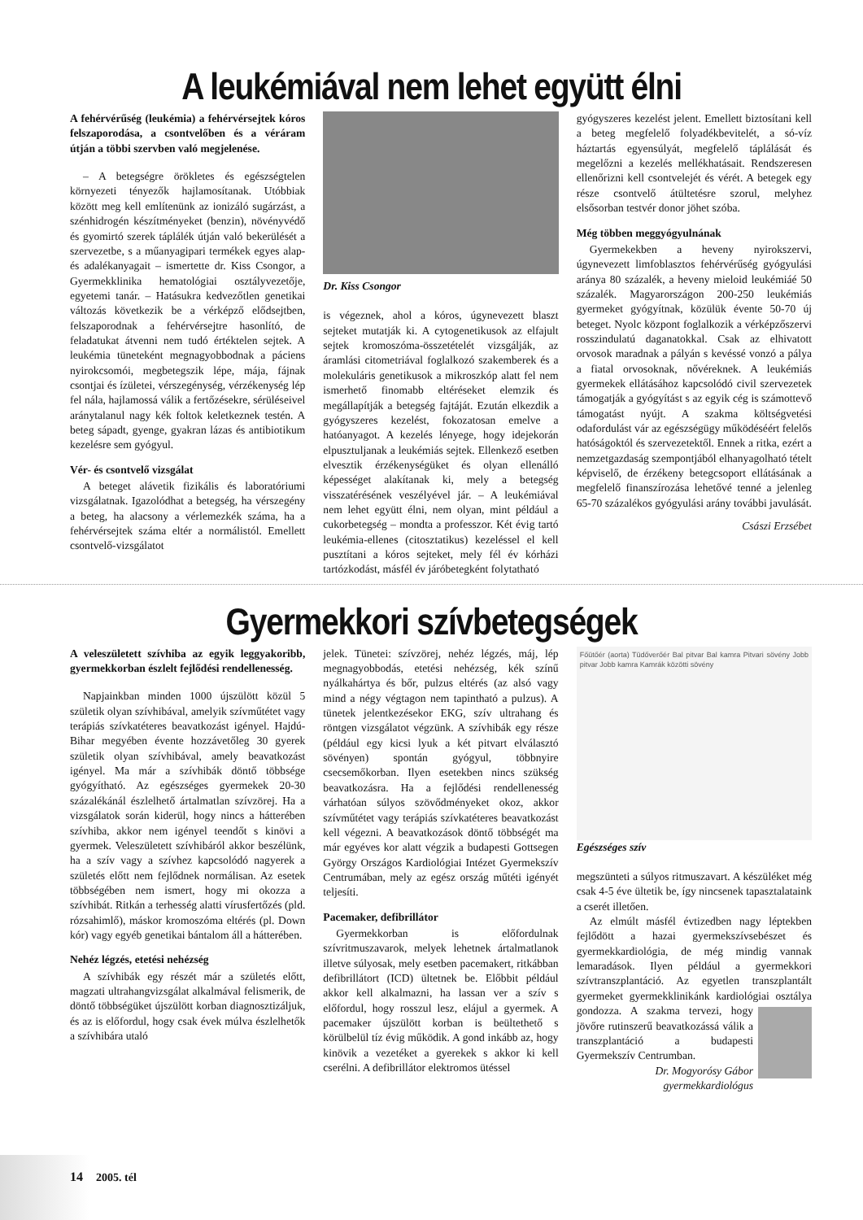A leukémiával nem lehet együtt élni
A fehérvérűség (leukémia) a fehérvérsejtek kóros felszaporodása, a csontvelőben és a véráram útján a többi szervben való megjelenése.
– A betegségre örökletes és egészségtelen környezeti tényezők hajlamosítanak. Utóbbiak között meg kell említenünk az ionizáló sugárzást, a szénhidrogén készítményeket (benzin), növényvédő és gyomirtó szerek táplálék útján való bekerülését a szervezetbe, s a műanyagipari termékek egyes alap- és adalékanyagait – ismertette dr. Kiss Csongor, a Gyermekklinika hematológiai osztályvezetője, egyetemi tanár. – Hatásukra kedvezőtlen genetikai változás következik be a vérképző elődsejtben, felszaporodnak a fehérvérsejtre hasonlító, de feladatukat átvenni nem tudó értéktelen sejtek. A leukémia tüneteként megnagyobbodnak a páciens nyirokcsomói, megbetegszik lépe, mája, fájnak csontjai és ízületei, vérszegénység, vérzékenység lép fel nála, hajlamossá válik a fertőzésekre, sérüléseivel aránytalanul nagy kék foltok keletkeznek testén. A beteg sápadt, gyenge, gyakran lázas és antibiotikum kezelésre sem gyógyul.
Vér- és csontvelő vizsgálat
A beteget alávetik fizikális és laboratóriumi vizsgálatnak. Igazolódhat a betegség, ha vérszegény a beteg, ha alacsony a vérlemezkék száma, ha a fehérvérsejtek száma eltér a normálistól. Emellett csontvelő-vizsgálatot
Dr. Kiss Csongor
is végeznek, ahol a kóros, úgynevezett blaszt sejteket mutatják ki. A cytogenetikusok az elfajult sejtek kromoszóma-összetételét vizsgálják, az áramlási citometriával foglalkozó szakemberek és a molekuláris genetikusok a mikroszkóp alatt fel nem ismerhető finomabb eltéréseket elemzik és megállapítják a betegség fajtáját. Ezután elkezdik a gyógyszeres kezelést, fokozatosan emelve a hatóanyagot. A kezelés lényege, hogy idejekorán elpusztuljanak a leukémiás sejtek. Ellenkező esetben elvesztik érzékenységüket és olyan ellenálló képességet alakítanak ki, mely a betegség visszatérésének veszélyével jár. – A leukémiával nem lehet együtt élni, nem olyan, mint például a cukorbetegség – mondta a professzor. Két évig tartó leukémia-ellenes (citosztatikus) kezeléssel el kell pusztítani a kóros sejteket, mely fél év kórházi tartózkodást, másfél év járóbetegként folytatható
gyógyszeres kezelést jelent. Emellett biztosítani kell a beteg megfelelő folyadékbevitelét, a só-víz háztartás egyensúlyát, megfelelő táplálását és megelőzni a kezelés mellékhatásait. Rendszeresen ellenőrizni kell csontvelejét és vérét. A betegek egy része csontvelő átültetésre szorul, melyhez elsősorban testvér donor jöhet szóba.
Még többen meggyógyulnának
Gyermekekben a heveny nyirokszervi, úgynevezett limfoblasztos fehérvérűség gyógyulási aránya 80 százalék, a heveny mieloid leukémiáé 50 százalék. Magyarországon 200-250 leukémiás gyermeket gyógyítnak, közülük évente 50-70 új beteget. Nyolc központ foglalkozik a vérképzőszervi rosszindulatú daganatokkal. Csak az elhivatott orvosok maradnak a pályán s kevéssé vonzó a pálya a fiatal orvosoknak, nővéreknek. A leukémiás gyermekek ellátásához kapcsolódó civil szervezetek támogatják a gyógyítást s az egyik cég is számottevő támogatást nyújt. A szakma költségvetési odafordulást vár az egészségügy működéséért felelős hatóságoktól és szervezetektől. Ennek a ritka, ezért a nemzetgazdaság szempontjából elhanyagolható tételt képviselő, de érzékeny betegcsoport ellátásának a megfelelő finanszírozása lehetővé tenné a jelenleg 65-70 százalékos gyógyulási arány további javulását.
Császi Erzsébet
Gyermekkori szívbetegségek
A veleszületett szívhiba az egyik leggyakoribb, gyermekkorban észlelt fejlődési rendellenesség.
Napjainkban minden 1000 újszülött közül 5 születik olyan szívhibával, amelyik szívműtétet vagy terápiás szívkatéteres beavatkozást igényel. Hajdú-Bihar megyében évente hozzávetőleg 30 gyerek születik olyan szívhibával, amely beavatkozást igényel. Ma már a szívhibák döntő többsége gyógyítható. Az egészséges gyermekek 20-30 százalékánál észlelhető ártalmatlan szívzörej. Ha a vizsgálatok során kiderül, hogy nincs a hátterében szívhiba, akkor nem igényel teendőt s kinövi a gyermek. Veleszületett szívhibáról akkor beszélünk, ha a szív vagy a szívhez kapcsolódó nagyerek a születés előtt nem fejlődnek normálisan. Az esetek többségében nem ismert, hogy mi okozza a szívhibát. Ritkán a terhesség alatti vírusfertőzés (pld. rózsahimlő), máskor kromoszóma eltérés (pl. Down kór) vagy egyéb genetikai bántalom áll a hátterében.
Nehéz légzés, etetési nehézség
A szívhibák egy részét már a születés előtt, magzati ultrahangvizsgálat alkalmával felismerik, de döntő többségüket újszülött korban diagnosztizáljuk, és az is előfordul, hogy csak évek múlva észlelhetők a szívhibára utaló
jelek. Tünetei: szívzörej, nehéz légzés, máj, lép megnagyobbodás, etetési nehézség, kék színű nyálkahártya és bőr, pulzus eltérés (az alsó vagy mind a négy végtagon nem tapintható a pulzus). A tünetek jelentkezésekor EKG, szív ultrahang és röntgen vizsgálatot végzünk. A szívhibák egy része (például egy kicsi lyuk a két pitvart elválasztó sövényen) spontán gyógyul, többnyire csecsemőkorban. Ilyen esetekben nincs szükség beavatkozásra. Ha a fejlődési rendellenesség várhatóan súlyos szövődményeket okoz, akkor szívműtétet vagy terápiás szívkatéteres beavatkozást kell végezni. A beavatkozások döntő többségét ma már egyéves kor alatt végzik a budapesti Gottsegen György Országos Kardiológiai Intézet Gyermekszív Centrumában, mely az egész ország műtéti igényét teljesíti.
Pacemaker, defibrillátor
Gyermekkorban is előfordulnak szívritmuszavarok, melyek lehetnek ártalmatlanok illetve súlyosak, mely esetben pacemakert, ritkábban defibrillátort (ICD) ültetnek be. Előbbit például akkor kell alkalmazni, ha lassan ver a szív s előfordul, hogy rosszul lesz, elájul a gyermek. A pacemaker újszülött korban is beültethető s körülbelül tíz évig működik. A gond inkább az, hogy kinövik a vezetéket a gyerekek s akkor ki kell cserélni. A defibrillátor elektromos ütéssel
Főütőér (aorta) Tüdőverőér Bal pitvar Bal kamra Pitvari sövény Jobb pitvar Jobb kamra Kamrák közötti sövény
Egészséges szív
megszünteti a súlyos ritmuszavart. A készüléket még csak 4-5 éve ültetik be, így nincsenek tapasztalataink a cserét illetően.
Az elmúlt másfél évtizedben nagy léptekben fejlődött a hazai gyermekszívsebészet és gyermekkardiológia, de még mindig vannak lemaradások. Ilyen például a gyermekkori szívtranszplantáció. Az egyetlen transzplantált gyermeket gyermekklinikánk kardiológiai osztálya gondozza. A szakma tervezi, hogy jövőre rutinszerű beavatkozássá válik a transzplantáció a budapesti Gyermekszív Centrumban.
Dr. Mogyorósy Gábor
gyermekkardiológus
14 2005. tél